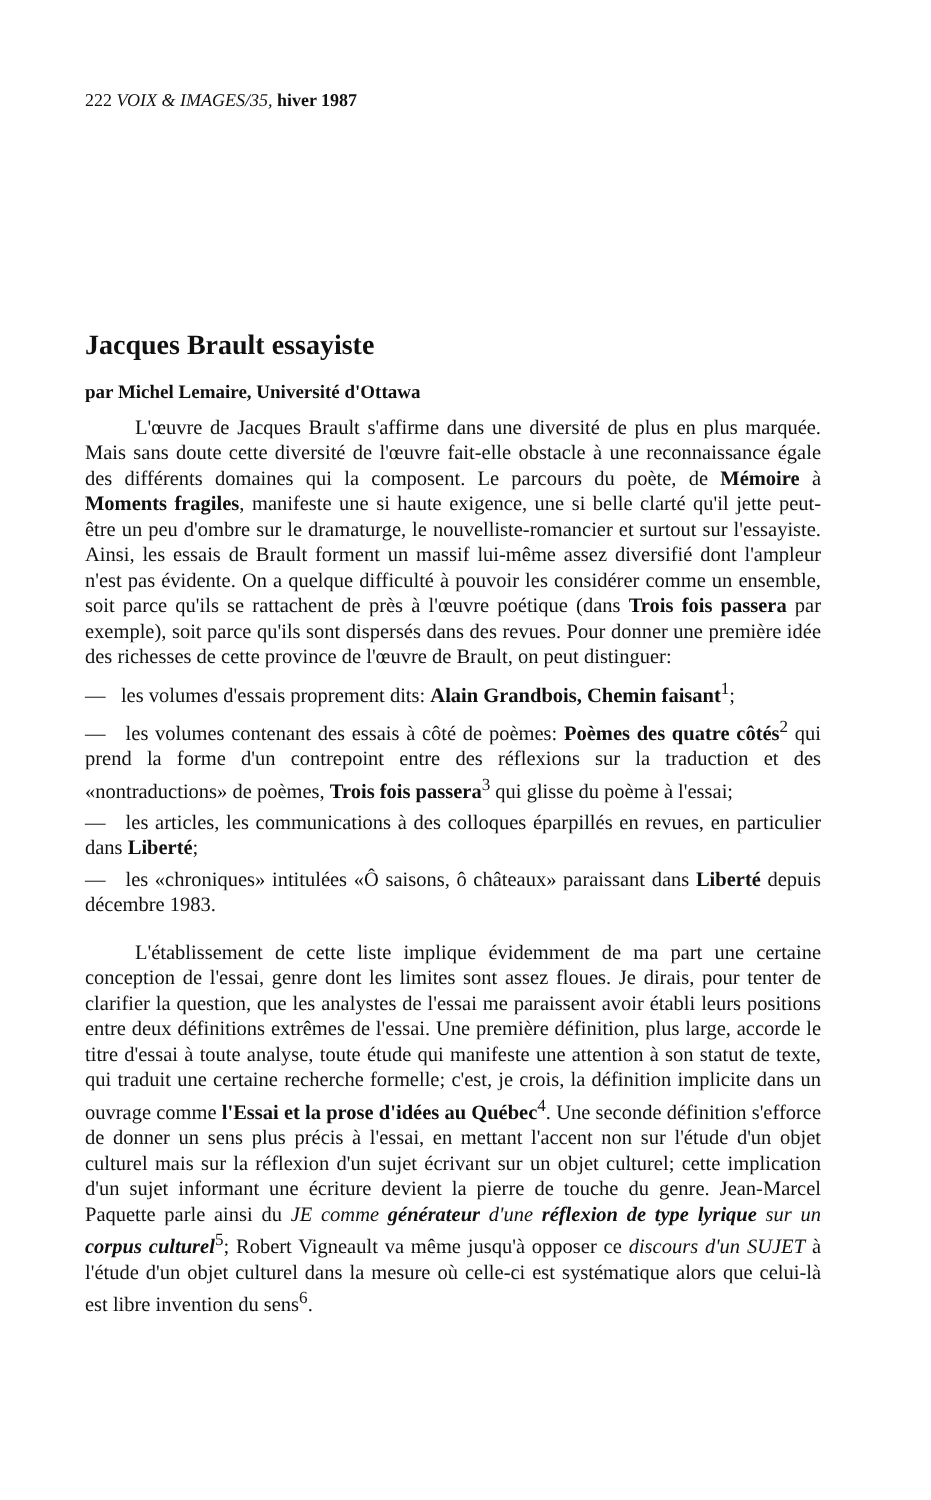222 VOIX & IMAGES/35, hiver 1987
Jacques Brault essayiste
par Michel Lemaire, Université d'Ottawa
L'œuvre de Jacques Brault s'affirme dans une diversité de plus en plus marquée. Mais sans doute cette diversité de l'œuvre fait-elle obstacle à une reconnaissance égale des différents domaines qui la composent. Le parcours du poète, de Mémoire à Moments fragiles, manifeste une si haute exigence, une si belle clarté qu'il jette peut-être un peu d'ombre sur le dramaturge, le nouvelliste-romancier et surtout sur l'essayiste. Ainsi, les essais de Brault forment un massif lui-même assez diversifié dont l'ampleur n'est pas évidente. On a quelque difficulté à pouvoir les considérer comme un ensemble, soit parce qu'ils se rattachent de près à l'œuvre poétique (dans Trois fois passera par exemple), soit parce qu'ils sont dispersés dans des revues. Pour donner une première idée des richesses de cette province de l'œuvre de Brault, on peut distinguer:
— les volumes d'essais proprement dits: Alain Grandbois, Chemin faisant<sup>1</sup>;
— les volumes contenant des essais à côté de poèmes: Poèmes des quatre côtés<sup>2</sup> qui prend la forme d'un contrepoint entre des réflexions sur la traduction et des «nontraductions» de poèmes, Trois fois passera<sup>3</sup> qui glisse du poème à l'essai;
— les articles, les communications à des colloques éparpillés en revues, en particulier dans Liberté;
— les «chroniques» intitulées «Ô saisons, ô châteaux» paraissant dans Liberté depuis décembre 1983.
L'établissement de cette liste implique évidemment de ma part une certaine conception de l'essai, genre dont les limites sont assez floues. Je dirais, pour tenter de clarifier la question, que les analystes de l'essai me paraissent avoir établi leurs positions entre deux définitions extrêmes de l'essai. Une première définition, plus large, accorde le titre d'essai à toute analyse, toute étude qui manifeste une attention à son statut de texte, qui traduit une certaine recherche formelle; c'est, je crois, la définition implicite dans un ouvrage comme l'Essai et la prose d'idées au Québec<sup>4</sup>. Une seconde définition s'efforce de donner un sens plus précis à l'essai, en mettant l'accent non sur l'étude d'un objet culturel mais sur la réflexion d'un sujet écrivant sur un objet culturel; cette implication d'un sujet informant une écriture devient la pierre de touche du genre. Jean-Marcel Paquette parle ainsi du JE comme générateur d'une réflexion de type lyrique sur un corpus culturel<sup>5</sup>; Robert Vigneault va même jusqu'à opposer ce discours d'un SUJET à l'étude d'un objet culturel dans la mesure où celle-ci est systématique alors que celui-là est libre invention du sens<sup>6</sup>.